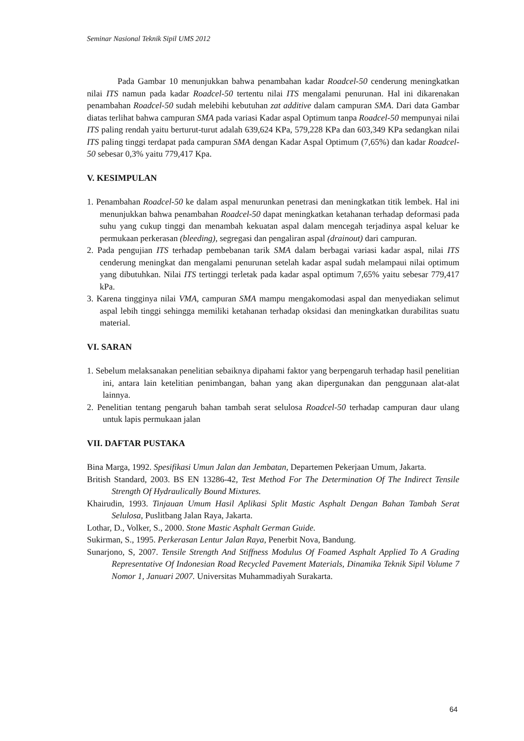Seminar Nasional Teknik Sipil UMS 2012
Pada Gambar 10 menunjukkan bahwa penambahan kadar Roadcel-50 cenderung meningkatkan nilai ITS namun pada kadar Roadcel-50 tertentu nilai ITS mengalami penurunan. Hal ini dikarenakan penambahan Roadcel-50 sudah melebihi kebutuhan zat additive dalam campuran SMA. Dari data Gambar diatas terlihat bahwa campuran SMA pada variasi Kadar aspal Optimum tanpa Roadcel-50 mempunyai nilai ITS paling rendah yaitu berturut-turut adalah 639,624 KPa, 579,228 KPa dan 603,349 KPa sedangkan nilai ITS paling tinggi terdapat pada campuran SMA dengan Kadar Aspal Optimum (7,65%) dan kadar Roadcel-50 sebesar 0,3% yaitu 779,417 Kpa.
V. KESIMPULAN
1. Penambahan Roadcel-50 ke dalam aspal menurunkan penetrasi dan meningkatkan titik lembek. Hal ini menunjukkan bahwa penambahan Roadcel-50 dapat meningkatkan ketahanan terhadap deformasi pada suhu yang cukup tinggi dan menambah kekuatan aspal dalam mencegah terjadinya aspal keluar ke permukaan perkerasan (bleeding), segregasi dan pengaliran aspal (drainout) dari campuran.
2. Pada pengujian ITS terhadap pembebanan tarik SMA dalam berbagai variasi kadar aspal, nilai ITS cenderung meningkat dan mengalami penurunan setelah kadar aspal sudah melampaui nilai optimum yang dibutuhkan. Nilai ITS tertinggi terletak pada kadar aspal optimum 7,65% yaitu sebesar 779,417 kPa.
3. Karena tingginya nilai VMA, campuran SMA mampu mengakomodasi aspal dan menyediakan selimut aspal lebih tinggi sehingga memiliki ketahanan terhadap oksidasi dan meningkatkan durabilitas suatu material.
VI. SARAN
1. Sebelum melaksanakan penelitian sebaiknya dipahami faktor yang berpengaruh terhadap hasil penelitian ini, antara lain ketelitian penimbangan, bahan yang akan dipergunakan dan penggunaan alat-alat lainnya.
2. Penelitian tentang pengaruh bahan tambah serat selulosa Roadcel-50 terhadap campuran daur ulang untuk lapis permukaan jalan
VII. DAFTAR PUSTAKA
Bina Marga, 1992. Spesifikasi Umun Jalan dan Jembatan, Departemen Pekerjaan Umum, Jakarta.
British Standard, 2003. BS EN 13286-42, Test Method For The Determination Of The Indirect Tensile Strength Of Hydraulically Bound Mixtures.
Khairudin, 1993. Tinjauan Umum Hasil Aplikasi Split Mastic Asphalt Dengan Bahan Tambah Serat Selulosa, Puslitbang Jalan Raya, Jakarta.
Lothar, D., Volker, S., 2000. Stone Mastic Asphalt German Guide.
Sukirman, S., 1995. Perkerasan Lentur Jalan Raya, Penerbit Nova, Bandung.
Sunarjono, S, 2007. Tensile Strength And Stiffness Modulus Of Foamed Asphalt Applied To A Grading Representative Of Indonesian Road Recycled Pavement Materials, Dinamika Teknik Sipil Volume 7 Nomor 1, Januari 2007. Universitas Muhammadiyah Surakarta.
64